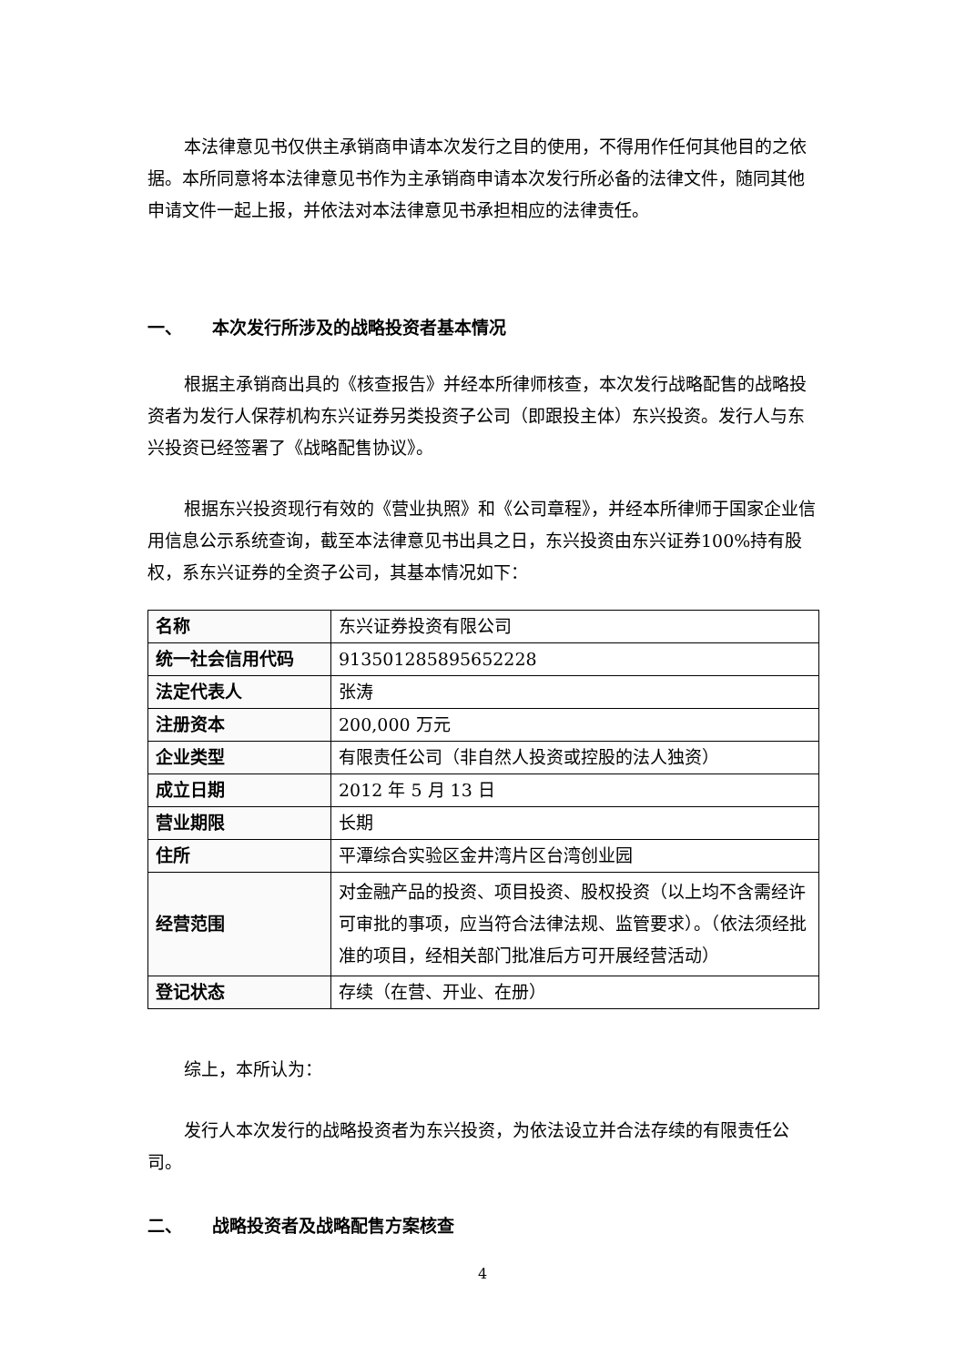本法律意见书仅供主承销商申请本次发行之目的使用，不得用作任何其他目的之依据。本所同意将本法律意见书作为主承销商申请本次发行所必备的法律文件，随同其他申请文件一起上报，并依法对本法律意见书承担相应的法律责任。
一、 本次发行所涉及的战略投资者基本情况
根据主承销商出具的《核查报告》并经本所律师核查，本次发行战略配售的战略投资者为发行人保荐机构东兴证券另类投资子公司（即跟投主体）东兴投资。发行人与东兴投资已经签署了《战略配售协议》。
根据东兴投资现行有效的《营业执照》和《公司章程》，并经本所律师于国家企业信用信息公示系统查询，截至本法律意见书出具之日，东兴投资由东兴证券100%持有股权，系东兴证券的全资子公司，其基本情况如下：
| 名称 | 东兴证券投资有限公司 |
| 统一社会信用代码 | 913501285895652228 |
| 法定代表人 | 张涛 |
| 注册资本 | 200,000 万元 |
| 企业类型 | 有限责任公司（非自然人投资或控股的法人独资） |
| 成立日期 | 2012 年 5 月 13 日 |
| 营业期限 | 长期 |
| 住所 | 平潭综合实验区金井湾片区台湾创业园 |
| 经营范围 | 对金融产品的投资、项目投资、股权投资（以上均不含需经许可审批的事项，应当符合法律法规、监管要求）。（依法须经批准的项目，经相关部门批准后方可开展经营活动） |
| 登记状态 | 存续（在营、开业、在册） |
综上，本所认为：
发行人本次发行的战略投资者为东兴投资，为依法设立并合法存续的有限责任公司。
二、 战略投资者及战略配售方案核查
4